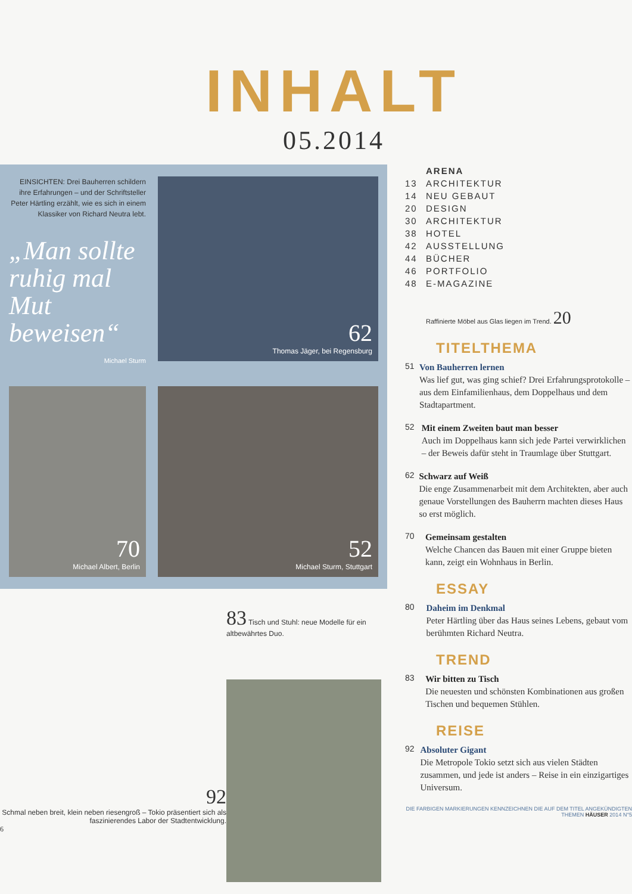INHALT
05.2014
EINSICHTEN: Drei Bauherren schildern ihre Erfahrungen – und der Schriftsteller Peter Härtling erzählt, wie es sich in einem Klassiker von Richard Neutra lebt.
„Man sollte ruhig mal Mut beweisen“Michael Sturm
62
Thomas Jäger, bei Regensburg
70
Michael Albert, Berlin
52
Michael Sturm, Stuttgart
92
Schmal neben breit, klein neben riesengroß – Tokio präsentiert sich als faszinierendes Labor der Stadtentwicklung.
6
83 Tisch und Stuhl: neue Modelle für ein altbewährtes Duo.
ARENA
13 ARCHITEKTUR
14 NEU GEBAUT
20 DESIGN
30 ARCHITEKTUR
38 HOTEL
42 AUSSTELLUNG
44 BÜCHER
46 PORTFOLIO
48 E-MAGAZINE
Raffinierte Möbel aus Glas liegen im Trend. 20
TITELTHEMA
51
Von Bauherren lernen
Was lief gut, was ging schief? Drei Erfahrungsprotokolle – aus dem Einfamilienhaus, dem Doppelhaus und dem Stadtapartment.
52
Mit einem Zweiten baut man besser
Auch im Doppelhaus kann sich jede Partei verwirklichen – der Beweis dafür steht in Traumlage über Stuttgart.
62
Schwarz auf Weiß
Die enge Zusammenarbeit mit dem Architekten, aber auch genaue Vorstellungen des Bauherrn machten dieses Haus so erst möglich.
70
Gemeinsam gestalten
Welche Chancen das Bauen mit einer Gruppe bieten kann, zeigt ein Wohnhaus in Berlin.
ESSAY
80
Daheim im Denkmal
Peter Härtling über das Haus seines Lebens, gebaut vom berühmten Richard Neutra.
TREND
83
Wir bitten zu Tisch
Die neuesten und schönsten Kombinationen aus großen Tischen und bequemen Stühlen.
REISE
92
Absoluter Gigant
Die Metropole Tokio setzt sich aus vielen Städten zusammen, und jede ist anders – Reise in ein einzigartiges Universum.
DIE FARBIGEN MARKIERUNGEN KENNZEICHNEN DIE AUF DEM TITEL ANGEKÜNDIGTEN THEMEN HÄUSER 2014 N°5